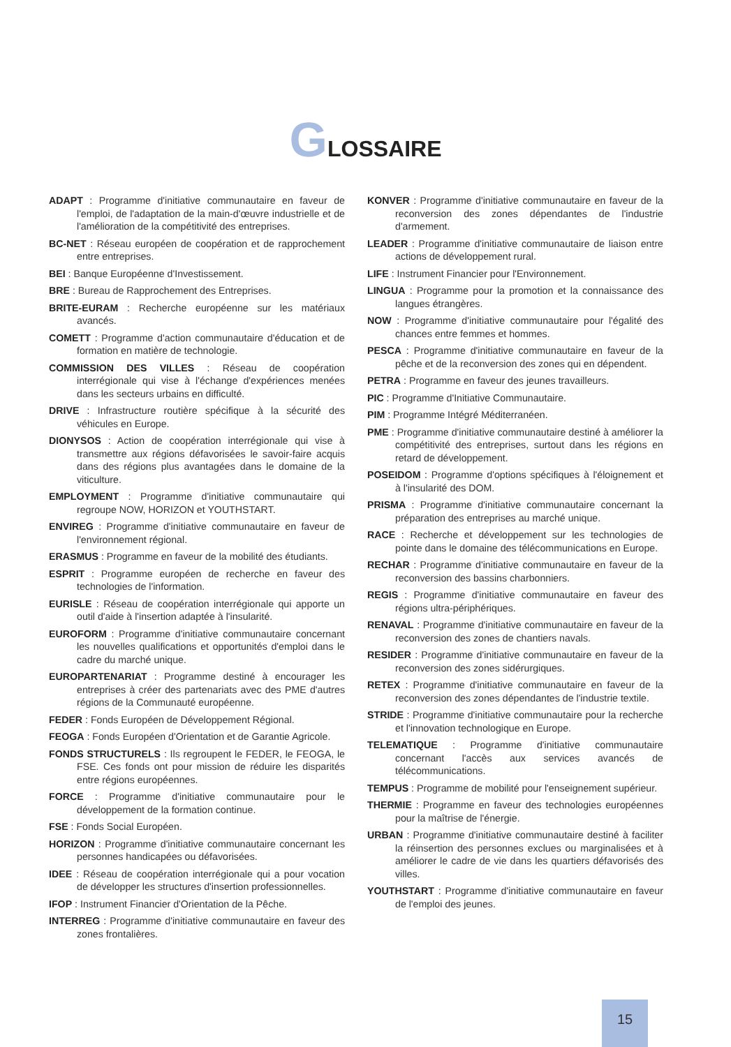GLOSSAIRE
ADAPT : Programme d'initiative communautaire en faveur de l'emploi, de l'adaptation de la main-d'œuvre industrielle et de l'amélioration de la compétitivité des entreprises.
BC-NET : Réseau européen de coopération et de rapprochement entre entreprises.
BEI : Banque Européenne d'Investissement.
BRE : Bureau de Rapprochement des Entreprises.
BRITE-EURAM : Recherche européenne sur les matériaux avancés.
COMETT : Programme d'action communautaire d'éducation et de formation en matière de technologie.
COMMISSION DES VILLES : Réseau de coopération interrégionale qui vise à l'échange d'expériences menées dans les secteurs urbains en difficulté.
DRIVE : Infrastructure routière spécifique à la sécurité des véhicules en Europe.
DIONYSOS : Action de coopération interrégionale qui vise à transmettre aux régions défavorisées le savoir-faire acquis dans des régions plus avantagées dans le domaine de la viticulture.
EMPLOYMENT : Programme d'initiative communautaire qui regroupe NOW, HORIZON et YOUTHSTART.
ENVIREG : Programme d'initiative communautaire en faveur de l'environnement régional.
ERASMUS : Programme en faveur de la mobilité des étudiants.
ESPRIT : Programme européen de recherche en faveur des technologies de l'information.
EURISLE : Réseau de coopération interrégionale qui apporte un outil d'aide à l'insertion adaptée à l'insularité.
EUROFORM : Programme d'initiative communautaire concernant les nouvelles qualifications et opportunités d'emploi dans le cadre du marché unique.
EUROPARTENARIAT : Programme destiné à encourager les entreprises à créer des partenariats avec des PME d'autres régions de la Communauté européenne.
FEDER : Fonds Européen de Développement Régional.
FEOGA : Fonds Européen d'Orientation et de Garantie Agricole.
FONDS STRUCTURELS : Ils regroupent le FEDER, le FEOGA, le FSE. Ces fonds ont pour mission de réduire les disparités entre régions européennes.
FORCE : Programme d'initiative communautaire pour le développement de la formation continue.
FSE : Fonds Social Européen.
HORIZON : Programme d'initiative communautaire concernant les personnes handicapées ou défavorisées.
IDEE : Réseau de coopération interrégionale qui a pour vocation de développer les structures d'insertion professionnelles.
IFOP : Instrument Financier d'Orientation de la Pêche.
INTERREG : Programme d'initiative communautaire en faveur des zones frontalières.
KONVER : Programme d'initiative communautaire en faveur de la reconversion des zones dépendantes de l'industrie d'armement.
LEADER : Programme d'initiative communautaire de liaison entre actions de développement rural.
LIFE : Instrument Financier pour l'Environnement.
LINGUA : Programme pour la promotion et la connaissance des langues étrangères.
NOW : Programme d'initiative communautaire pour l'égalité des chances entre femmes et hommes.
PESCA : Programme d'initiative communautaire en faveur de la pêche et de la reconversion des zones qui en dépendent.
PETRA : Programme en faveur des jeunes travailleurs.
PIC : Programme d'Initiative Communautaire.
PIM : Programme Intégré Méditerranéen.
PME : Programme d'initiative communautaire destiné à améliorer la compétitivité des entreprises, surtout dans les régions en retard de développement.
POSEIDOM : Programme d'options spécifiques à l'éloignement et à l'insularité des DOM.
PRISMA : Programme d'initiative communautaire concernant la préparation des entreprises au marché unique.
RACE : Recherche et développement sur les technologies de pointe dans le domaine des télécommunications en Europe.
RECHAR : Programme d'initiative communautaire en faveur de la reconversion des bassins charbonniers.
REGIS : Programme d'initiative communautaire en faveur des régions ultra-périphériques.
RENAVAL : Programme d'initiative communautaire en faveur de la reconversion des zones de chantiers navals.
RESIDER : Programme d'initiative communautaire en faveur de la reconversion des zones sidérurgiques.
RETEX : Programme d'initiative communautaire en faveur de la reconversion des zones dépendantes de l'industrie textile.
STRIDE : Programme d'initiative communautaire pour la recherche et l'innovation technologique en Europe.
TELEMATIQUE : Programme d'initiative communautaire concernant l'accès aux services avancés de télécommunications.
TEMPUS : Programme de mobilité pour l'enseignement supérieur.
THERMIE : Programme en faveur des technologies européennes pour la maîtrise de l'énergie.
URBAN : Programme d'initiative communautaire destiné à faciliter la réinsertion des personnes exclues ou marginalisées et à améliorer le cadre de vie dans les quartiers défavorisés des villes.
YOUTHSTART : Programme d'initiative communautaire en faveur de l'emploi des jeunes.
15